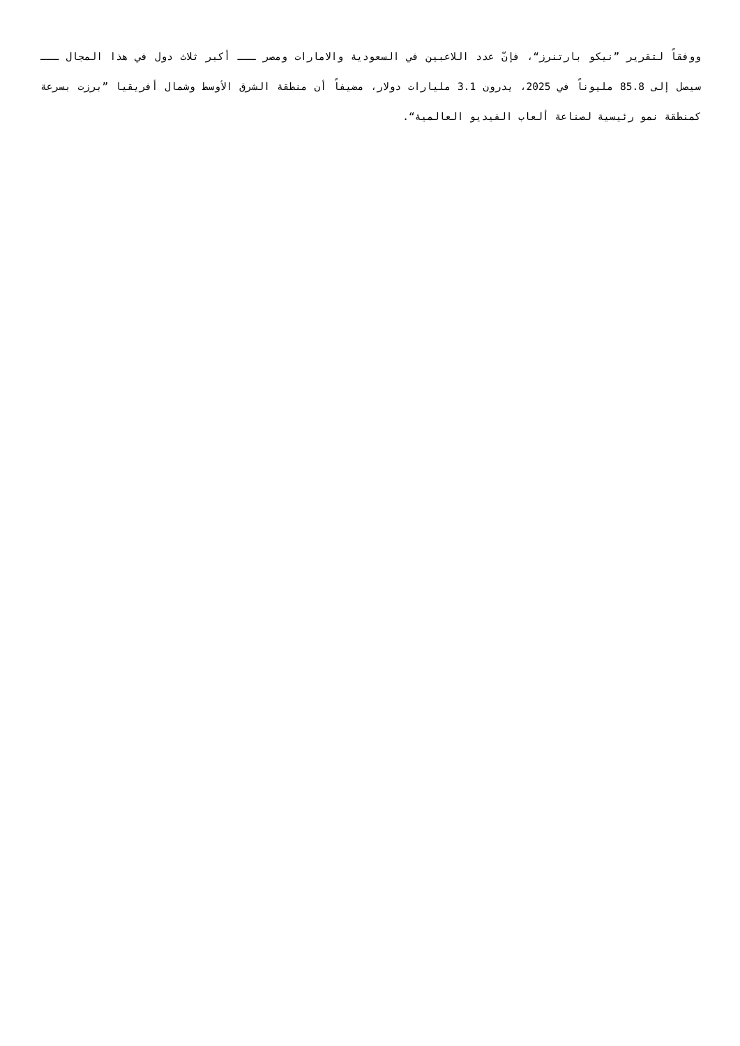ووفقاً لتقرير ”نيكو بارتنرز“، فإنّ عدد اللاعبين في السعودية والامارات ومصر ـــ أكبر ثلاث دول في هذا المجال ـــ سيصل إلى 85.8 مليوناً في 2025، يدرون 3.1 مليارات دولار، مضيفاً أن منطقة الشرق الأوسط وشمال أفريقيا ”برزت بسرعة كمنطقة نمو رئيسية لصناعة ألعاب الفيديو العالمية“.